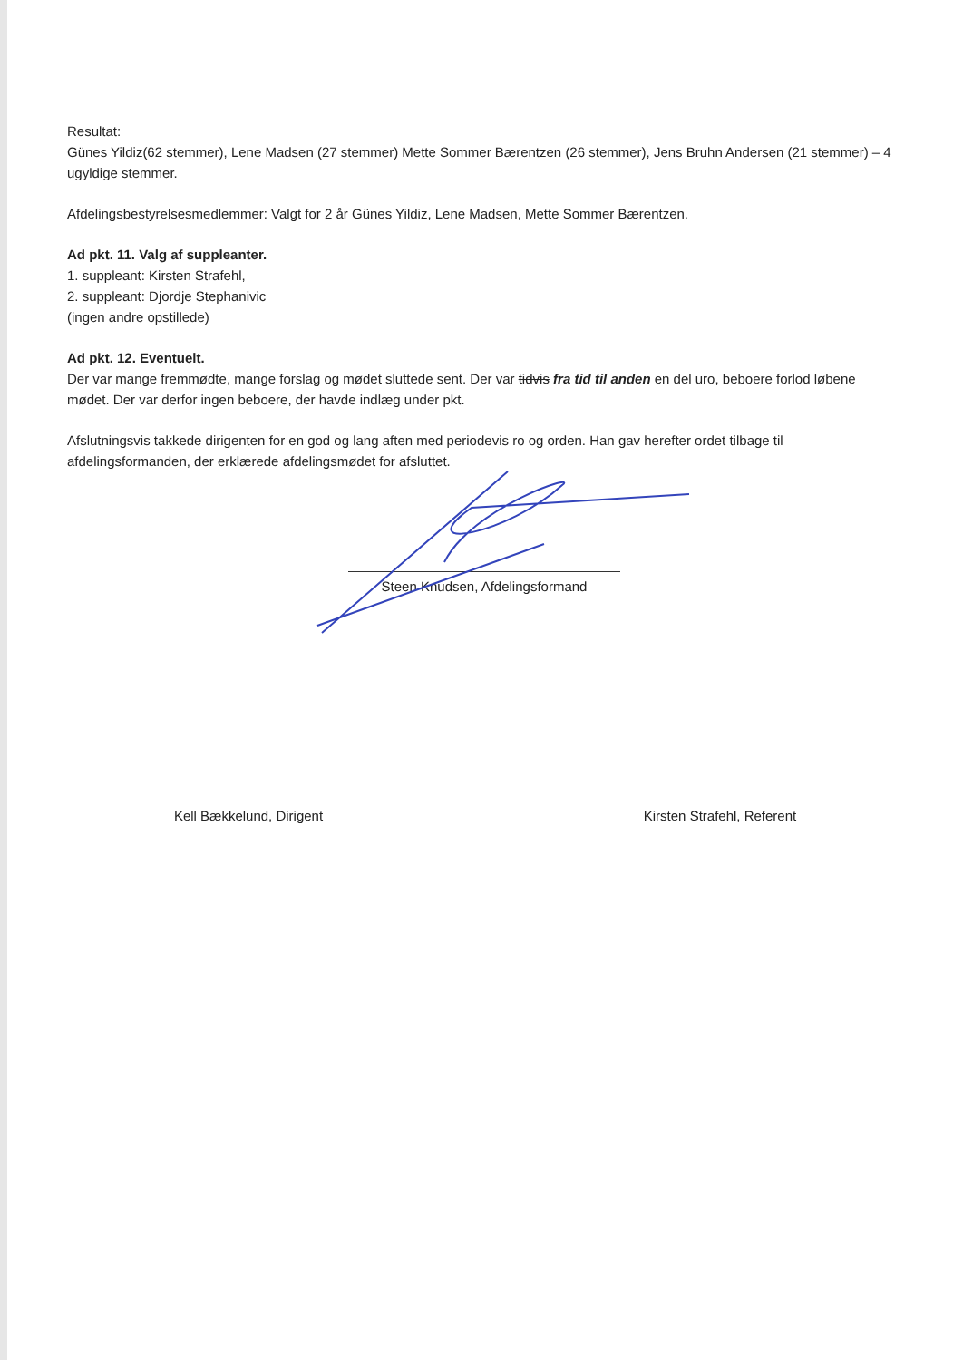Resultat:
Günes Yildiz(62 stemmer), Lene Madsen (27 stemmer) Mette Sommer Bærentzen (26 stemmer), Jens Bruhn Andersen (21 stemmer) – 4 ugyldige stemmer.
Afdelingsbestyrelsesmedlemmer: Valgt for 2 år Günes Yildiz, Lene Madsen, Mette Sommer Bærentzen.
Ad pkt. 11. Valg af suppleanter.
1. suppleant: Kirsten Strafehl,
2. suppleant: Djordje Stephanivic
(ingen andre opstillede)
Ad pkt. 12. Eventuelt.
Der var mange fremmødte, mange forslag og mødet sluttede sent. Der var tidvis fra tid til anden en del uro, beboere forlod løbene mødet. Der var derfor ingen beboere, der havde indlæg under pkt.
Afslutningsvis takkede dirigenten for en god og lang aften med periodevis ro og orden. Han gav herefter ordet tilbage til afdelingsformanden, der erklærede afdelingsmødet for afsluttet.
Steen Knudsen, Afdelingsformand
Kell Bækkelund, Dirigent Kirsten Strafehl, Referent